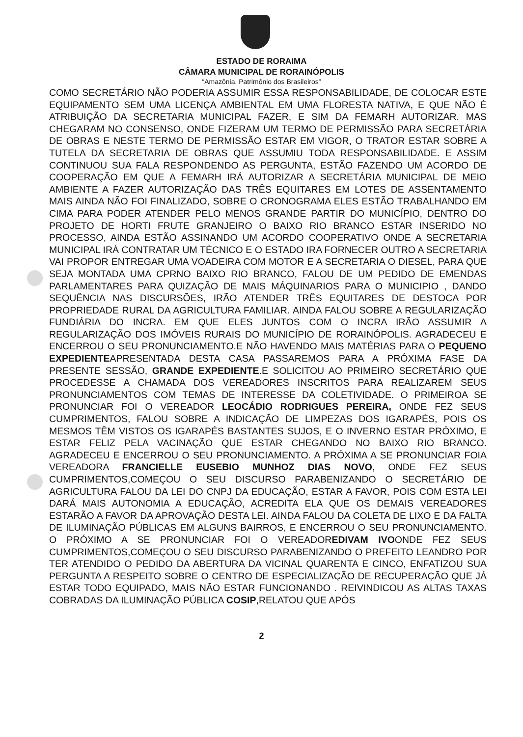ESTADO DE RORAIMA
CÂMARA MUNICIPAL DE RORAINÓPOLIS
“Amazônia, Patrimônio dos Brasileiros”
COMO SECRETÁRIO NÃO PODERIA ASSUMIR ESSA RESPONSABILIDADE, DE COLOCAR ESTE EQUIPAMENTO SEM UMA LICENÇA AMBIENTAL EM UMA FLORESTA NATIVA, E QUE NÃO É ATRIBUIÇÃO DA SECRETARIA MUNICIPAL FAZER, E SIM DA FEMARH AUTORIZAR. MAS CHEGARAM NO CONSENSO, ONDE FIZERAM UM TERMO DE PERMISSÃO PARA SECRETÁRIA DE OBRAS E NESTE TERMO DE PERMISSÃO ESTAR EM VIGOR, O TRATOR ESTAR SOBRE A TUTELA DA SECRETARIA DE OBRAS QUE ASSUMIU TODA RESPONSABILIDADE. E ASSIM CONTINUOU SUA FALA RESPONDENDO AS PERGUNTA, ESTÃO FAZENDO UM ACORDO DE COOPERAÇÃO EM QUE A FEMARH IRÁ AUTORIZAR A SECRETÁRIA MUNICIPAL DE MEIO AMBIENTE A FAZER AUTORIZAÇÃO DAS TRÊS EQUITARES EM LOTES DE ASSENTAMENTO MAIS AINDA NÃO FOI FINALIZADO, SOBRE O CRONOGRAMA ELES ESTÃO TRABALHANDO EM CIMA PARA PODER ATENDER PELO MENOS GRANDE PARTIR DO MUNICÍPIO, DENTRO DO PROJETO DE HORTI FRUTE GRANJEIRO O BAIXO RIO BRANCO ESTAR INSERIDO NO PROCESSO, AINDA ESTÃO ASSINANDO UM ACORDO COOPERATIVO ONDE A SECRETARIA MUNICIPAL IRÁ CONTRATAR UM TÉCNICO E O ESTADO IRA FORNECER OUTRO A SECRETARIA VAI PROPOR ENTREGAR UMA VOADEIRA COM MOTOR E A SECRETARIA O DIESEL, PARA QUE SEJA MONTADA UMA CPRNO BAIXO RIO BRANCO, FALOU DE UM PEDIDO DE EMENDAS PARLAMENTARES PARA QUIZAÇÃO DE MAIS MÁQUINARIOS PARA O MUNICIPIO , DANDO SEQUÊNCIA NAS DISCURSÕES, IRÃO ATENDER TRÊS EQUITARES DE DESTOCA POR PROPRIEDADE RURAL DA AGRICULTURA FAMILIAR. AINDA FALOU SOBRE A REGULARIZAÇÃO FUNDIÁRIA DO INCRA. EM QUE ELES JUNTOS COM O INCRA IRÃO ASSUMIR A REGULARIZAÇÃO DOS IMÓVEIS RURAIS DO MUNICÍPIO DE RORAINÓPOLIS. AGRADECEU E ENCERROU O SEU PRONUNCIAMENTO.E NÃO HAVENDO MAIS MATÉRIAS PARA O PEQUENO EXPEDIENTEAPRESENTADA DESTA CASA PASSAREMOS PARA A PRÓXIMA FASE DA PRESENTE SESSÃO, GRANDE EXPEDIENTE.E SOLICITOU AO PRIMEIRO SECRETÁRIO QUE PROCEDESSE A CHAMADA DOS VEREADORES INSCRITOS PARA REALIZAREM SEUS PRONUNCIAMENTOS COM TEMAS DE INTERESSE DA COLETIVIDADE. O PRIMEIROA SE PRONUNCIAR FOI O VEREADOR LEOCÁDIO RODRIGUES PEREIRA, ONDE FEZ SEUS CUMPRIMENTOS, FALOU SOBRE A INDICAÇÃO DE LIMPEZAS DOS IGARAPÉS, POIS OS MESMOS TÊM VISTOS OS IGARAPÉS BASTANTES SUJOS, E O INVERNO ESTAR PRÓXIMO, E ESTAR FELIZ PELA VACINAÇÃO QUE ESTAR CHEGANDO NO BAIXO RIO BRANCO. AGRADECEU E ENCERROU O SEU PRONUNCIAMENTO. A PRÓXIMA A SE PRONUNCIAR FOIA VEREADORA FRANCIELLE EUSEBIO MUNHOZ DIAS NOVO, ONDE FEZ SEUS CUMPRIMENTOS,COMEÇOU O SEU DISCURSO PARABENIZANDO O SECRETÁRIO DE AGRICULTURA FALOU DA LEI DO CNPJ DA EDUCAÇÃO, ESTAR A FAVOR, POIS COM ESTA LEI DARÁ MAIS AUTONOMIA A EDUCAÇÃO, ACREDITA ELA QUE OS DEMAIS VEREADORES ESTARÃO A FAVOR DA APROVAÇÃO DESTA LEI. AINDA FALOU DA COLETA DE LIXO E DA FALTA DE ILUMINAÇÃO PÚBLICAS EM ALGUNS BAIRROS, E ENCERROU O SEU PRONUNCIAMENTO. O PRÓXIMO A SE PRONUNCIAR FOI O VEREADOREDIVAM IVOONDE FEZ SEUS CUMPRIMENTOS,COMEÇOU O SEU DISCURSO PARABENIZANDO O PREFEITO LEANDRO POR TER ATENDIDO O PEDIDO DA ABERTURA DA VICINAL QUARENTA E CINCO, ENFATIZOU SUA PERGUNTA A RESPEITO SOBRE O CENTRO DE ESPECIALIZAÇÃO DE RECUPERAÇÃO QUE JÁ ESTAR TODO EQUIPADO, MAIS NÃO ESTAR FUNCIONANDO . REIVINDICOU AS ALTAS TAXAS COBRADAS DA ILUMINAÇÃO PÚBLICA COSIP,RELATOU QUE APÓS
2